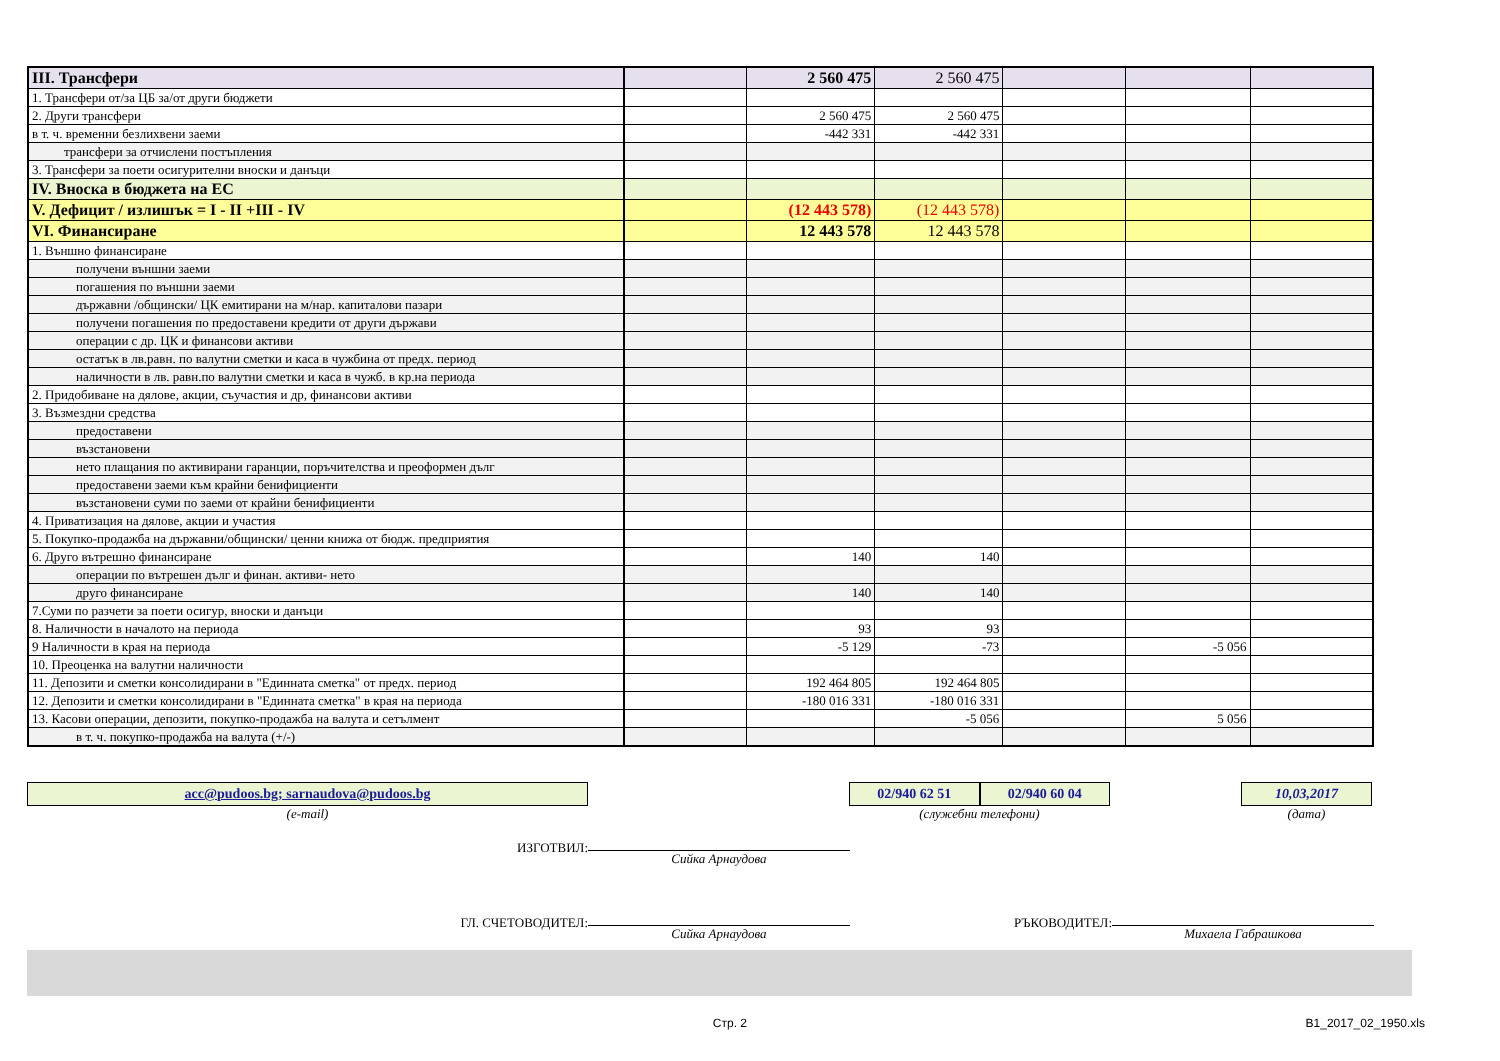| III. Трансфери | | 2 560 475 | 2 560 475 | | | |
| 1. Трансфери от/за ЦБ за/от други бюджети | | | | | | |
| 2. Други трансфери | | 2 560 475 | 2 560 475 | | | |
| в т. ч. временни безлихвени заеми | | -442 331 | -442 331 | | | |
| трансфери за отчислени постъпления | | | | | | |
| 3. Трансфери за поети осигурителни вноски и данъци | | | | | | |
| IV. Вноска в бюджета на ЕС | | | | | | |
| V. Дефицит / излишък = I - II +III - IV | | (12 443 578) | (12 443 578) | | | |
| VI. Финансиране | | 12 443 578 | 12 443 578 | | | |
| 1. Външно финансиране | | | | | | |
| получени външни заеми | | | | | | |
| погашения по външни заеми | | | | | | |
| държавни /общински/ ЦК емитирани на м/нар. капиталови пазари | | | | | | |
| получени погашения по предоставени кредити от други държави | | | | | | |
| операции с др. ЦК и финансови активи | | | | | | |
| остатък в лв.равн. по валутни сметки и каса в чужбина от предх. период | | | | | | |
| наличности в лв. равн.по валутни сметки и каса в чужб. в кр.на периода | | | | | | |
| 2. Придобиване на дялове, акции, съучастия и др, финансови активи | | | | | | |
| 3. Възмездни средства | | | | | | |
| предоставени | | | | | | |
| възстановени | | | | | | |
| нето плащания по активирани гаранции, поръчителства и преоформен дълг | | | | | | |
| предоставени заеми към крайни бенифициенти | | | | | | |
| възстановени суми по заеми от крайни бенифициенти | | | | | | |
| 4. Приватизация на дялове, акции и участия | | | | | | |
| 5. Покупко-продажба на държавни/общински/ ценни книжа от бюдж. предприятия | | | | | | |
| 6. Друго вътрешно финансиране | | 140 | 140 | | | |
| операции по вътрешен дълг и финан. активи- нето | | | | | | |
| друго финансиране | | 140 | 140 | | | |
| 7.Суми по разчети за поети осигур, вноски и данъци | | | | | | |
| 8. Наличности в началото на периода | | 93 | 93 | | | |
| 9 Наличности в края на периода | | -5 129 | -73 | | -5 056 | |
| 10. Преоценка на валутни наличности | | | | | | |
| 11. Депозити и сметки консолидирани в "Единната сметка" от предх. период | | 192 464 805 | 192 464 805 | | | |
| 12. Депозити и сметки консолидирани в "Единната сметка" в края на периода | | -180 016 331 | -180 016 331 | | | |
| 13. Касови операции, депозити, покупко-продажба на валута и сетълмент | | | -5 056 | | 5 056 | |
| в т. ч. покупко-продажба на валута (+/-) | | | | | | |
acc@pudoos.bg; sarnaudova@pudoos.bg
(e-mail)
02/940 62 51 02/940 60 04
(служебни телефони)
10,03,2017
(дата)
ИЗГОТВИЛ:
Сийка Арнаудова
ГЛ. СЧЕТОВОДИТЕЛ:
Сийка Арнаудова
РЪКОВОДИТЕЛ:
Михаела Габрашкова
Стр. 2 B1_2017_02_1950.xls